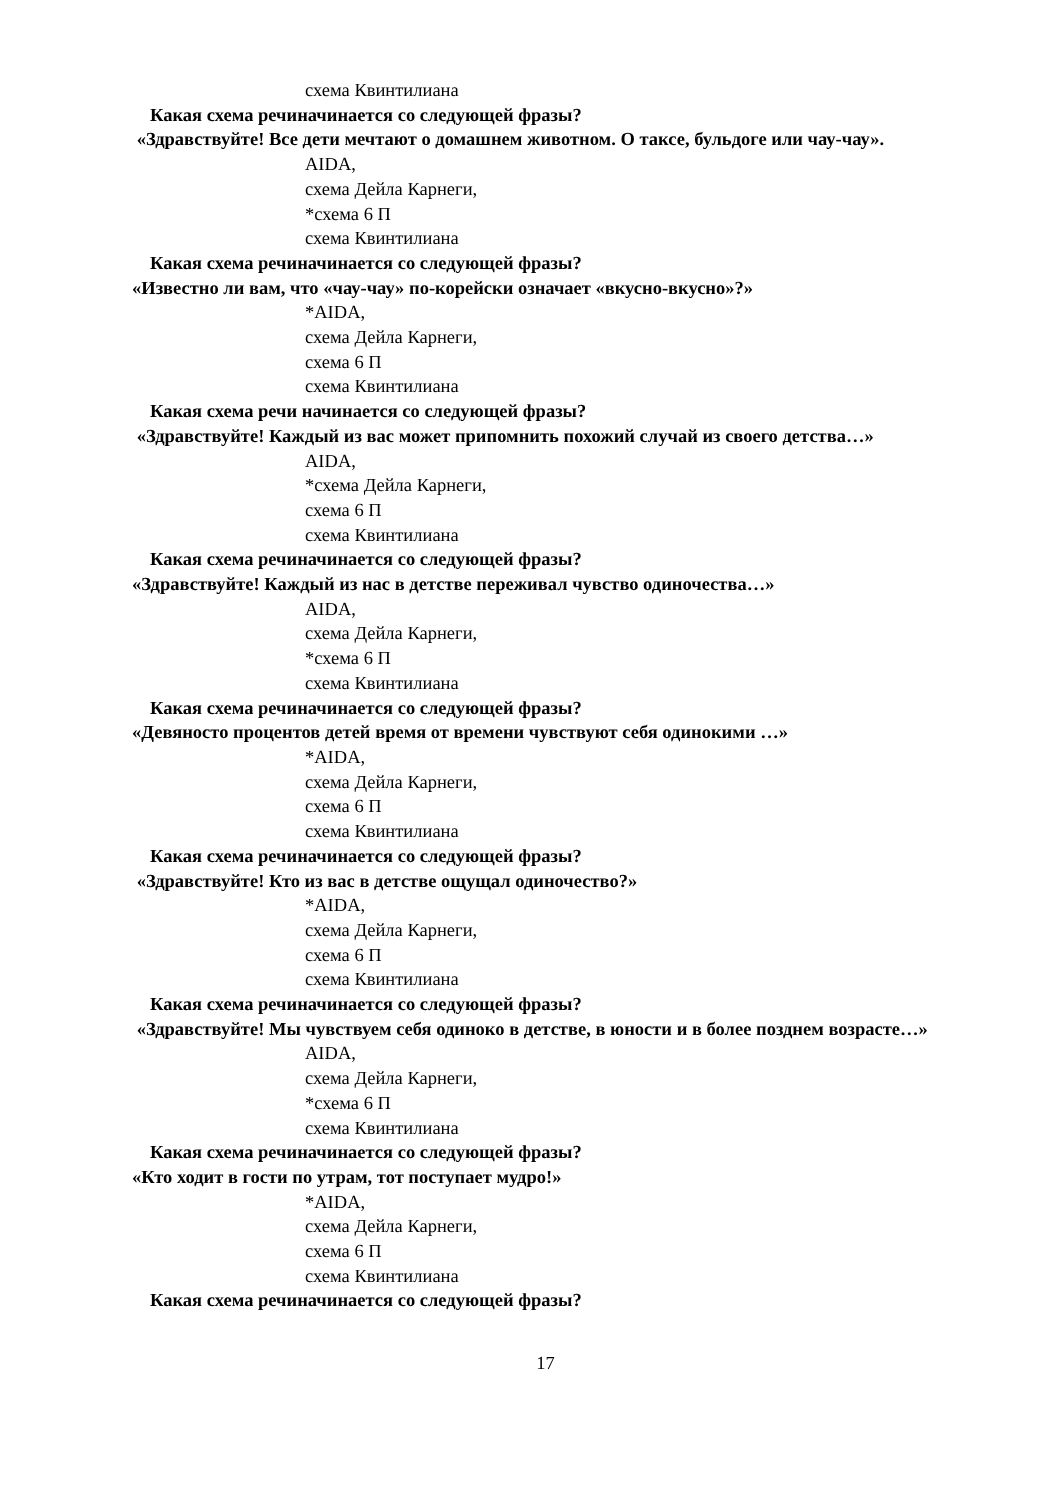схема Квинтилиана
Какая схема речиначинается со следующей фразы?
«Здравствуйте! Все дети мечтают о домашнем животном. О таксе, бульдоге или чау-чау».
AIDA,
схема Дейла Карнеги,
*схема 6 П
схема Квинтилиана
Какая схема речиначинается со следующей фразы?
«Известно ли вам, что «чау-чау» по-корейски означает «вкусно-вкусно»?»
*AIDA,
схема Дейла Карнеги,
схема 6 П
схема Квинтилиана
Какая схема речи начинается со следующей фразы?
«Здравствуйте! Каждый из вас может припомнить похожий случай из своего детства…»
AIDA,
*схема Дейла Карнеги,
схема 6 П
схема Квинтилиана
Какая схема речиначинается со следующей фразы?
«Здравствуйте! Каждый из нас в детстве переживал чувство одиночества…»
AIDA,
схема Дейла Карнеги,
*схема 6 П
схема Квинтилиана
Какая схема речиначинается со следующей фразы?
«Девяносто процентов детей время от времени чувствуют себя одинокими …»
*AIDA,
схема Дейла Карнеги,
схема 6 П
схема Квинтилиана
Какая схема речиначинается со следующей фразы?
«Здравствуйте! Кто из вас в детстве ощущал одиночество?»
*AIDA,
схема Дейла Карнеги,
схема 6 П
схема Квинтилиана
Какая схема речиначинается со следующей фразы?
«Здравствуйте! Мы чувствуем себя одиноко в детстве, в юности и в более позднем возрасте…»
AIDA,
схема Дейла Карнеги,
*схема 6 П
схема Квинтилиана
Какая схема речиначинается со следующей фразы?
«Кто ходит в гости по утрам, тот поступает мудро!»
*AIDA,
схема Дейла Карнеги,
схема 6 П
схема Квинтилиана
Какая схема речиначинается со следующей фразы?
17